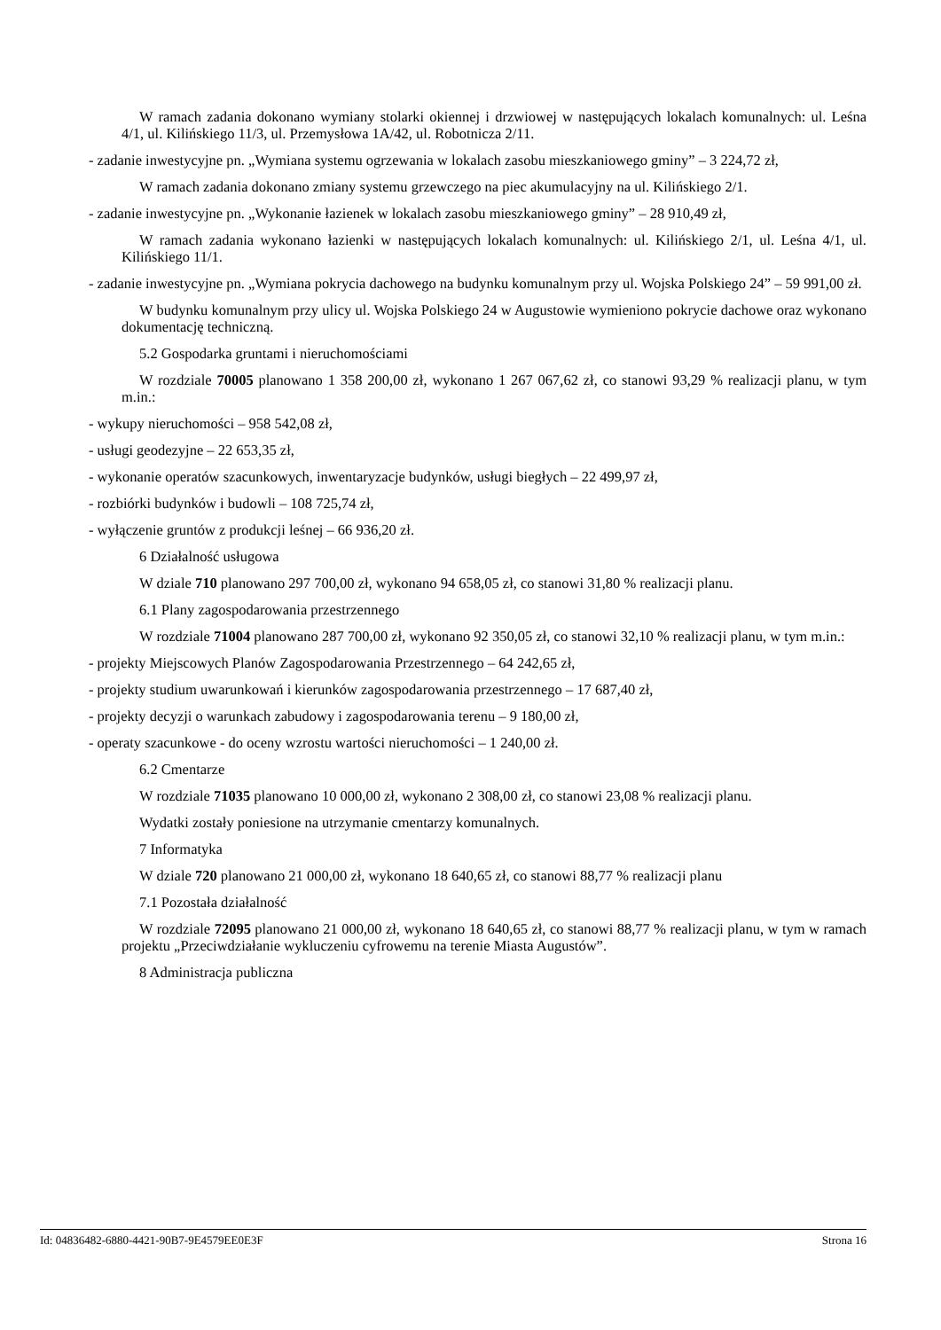W ramach zadania dokonano wymiany stolarki okiennej i drzwiowej w następujących lokalach komunalnych: ul. Leśna 4/1, ul. Kilińskiego 11/3, ul. Przemysłowa 1A/42, ul. Robotnicza 2/11.
- zadanie inwestycyjne pn. „Wymiana systemu ogrzewania w lokalach zasobu mieszkaniowego gminy” – 3 224,72 zł,
W ramach zadania dokonano zmiany systemu grzewczego na piec akumulacyjny na ul. Kilińskiego 2/1.
- zadanie inwestycyjne pn. „Wykonanie łazienek w lokalach zasobu mieszkaniowego gminy” – 28 910,49 zł,
W ramach zadania wykonano łazienki w następujących lokalach komunalnych: ul. Kilińskiego 2/1, ul. Leśna 4/1, ul. Kilińskiego 11/1.
- zadanie inwestycyjne pn. „Wymiana pokrycia dachowego na budynku komunalnym przy ul. Wojska Polskiego 24” – 59 991,00 zł.
W budynku komunalnym przy ulicy ul. Wojska Polskiego 24 w Augustowie wymieniono pokrycie dachowe oraz wykonano dokumentację techniczną.
5.2 Gospodarka gruntami i nieruchomościami
W rozdziale 70005 planowano 1 358 200,00 zł, wykonano 1 267 067,62 zł, co stanowi 93,29 % realizacji planu, w tym m.in.:
- wykupy nieruchomości – 958 542,08 zł,
- usługi geodezyjne – 22 653,35 zł,
- wykonanie operatów szacunkowych, inwentaryzacje budynków, usługi biegłych – 22 499,97 zł,
- rozbiórki budynków i budowli – 108 725,74 zł,
- wyłączenie gruntów z produkcji leśnej – 66 936,20 zł.
6 Działalność usługowa
W dziale 710 planowano 297 700,00 zł, wykonano 94 658,05 zł, co stanowi 31,80 % realizacji planu.
6.1 Plany zagospodarowania przestrzennego
W rozdziale 71004 planowano 287 700,00 zł, wykonano 92 350,05 zł, co stanowi 32,10 % realizacji planu, w tym m.in.:
- projekty Miejscowych Planów Zagospodarowania Przestrzennego – 64 242,65 zł,
- projekty studium uwarunkowań i kierunków zagospodarowania przestrzennego – 17 687,40 zł,
- projekty decyzji o warunkach zabudowy i zagospodarowania terenu – 9 180,00 zł,
- operaty szacunkowe - do oceny wzrostu wartości nieruchomości – 1 240,00 zł.
6.2 Cmentarze
W rozdziale 71035 planowano 10 000,00 zł, wykonano 2 308,00 zł, co stanowi 23,08 % realizacji planu.
Wydatki zostały poniesione na utrzymanie cmentarzy komunalnych.
7 Informatyka
W dziale 720 planowano 21 000,00 zł, wykonano 18 640,65 zł, co stanowi 88,77 % realizacji planu
7.1 Pozostała działalność
W rozdziale 72095 planowano 21 000,00 zł, wykonano 18 640,65 zł, co stanowi 88,77 % realizacji planu, w tym w ramach projektu „Przeciwdziałanie wykluczeniu cyfrowemu na terenie Miasta Augustów”.
8 Administracja publiczna
Id: 04836482-6880-4421-90B7-9E4579EE0E3F Strona 16